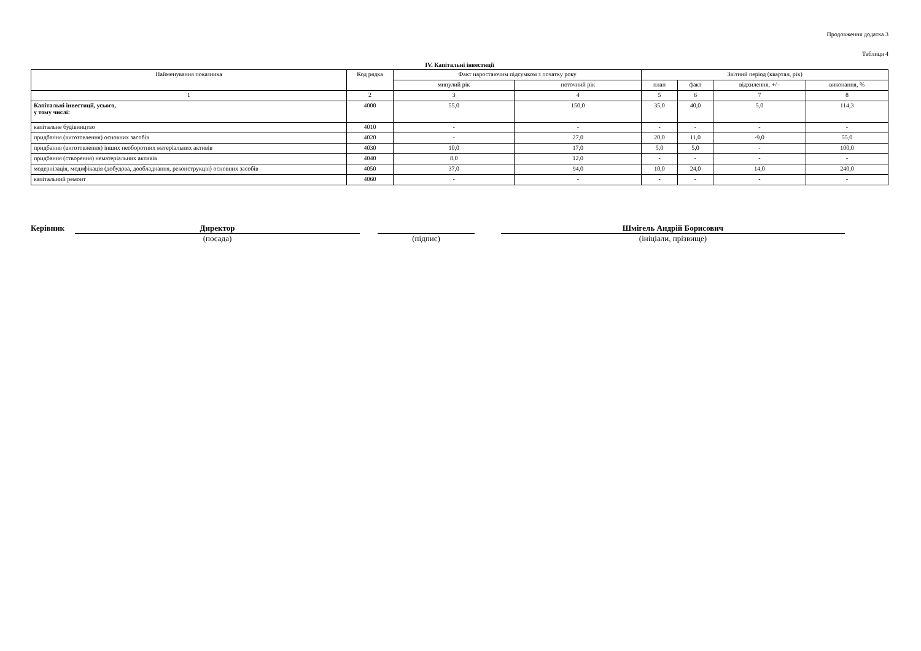Продовження додатка 3
Таблиця 4
IV. Капітальні інвестиції
| Найменування показника | Код рядка | Факт наростаючим підсумком з початку року | | Звітний період (квартал, рік) | | | |
| --- | --- | --- | --- | --- | --- | --- | --- |
| | | минулий рік | поточний рік | план | факт | відхилення, +/– | виконання, % |
| 1 | 2 | 3 | 4 | 5 | 6 | 7 | 8 |
| Капітальні інвестиції, усього, у тому числі: | 4000 | 55,0 | 150,0 | 35,0 | 40,0 | 5,0 | 114,3 |
| капітальне будівництво | 4010 | - | - | - | - | - | - |
| придбання (виготовлення) основних засобів | 4020 | - | 27,0 | 20,0 | 11,0 | -9,0 | 55,0 |
| придбання (виготовлення) інших необоротних матеріальних активів | 4030 | 10,0 | 17,0 | 5,0 | 5,0 | - | 100,0 |
| придбання (створення) нематеріальних активів | 4040 | 8,0 | 12,0 | - | - | - | - |
| модернізація, модифікація (добудова, дообладнання, реконструкція) основних засобів | 4050 | 37,0 | 94,0 | 10,0 | 24,0 | 14,0 | 240,0 |
| капітальний ремонт | 4060 | - | - | - | - | - | - |
Керівник
Директор
(посада)
(підпис)
Шмігель Андрій Борисович
(ініціали, прізвище)